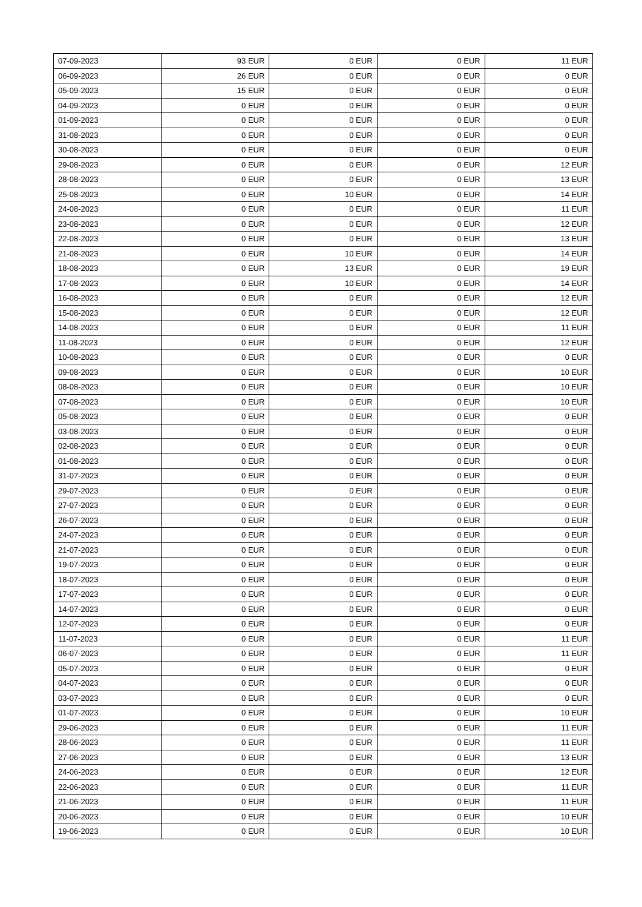| 07-09-2023 | 93 EUR | 0 EUR | 0 EUR | 11 EUR |
| 06-09-2023 | 26 EUR | 0 EUR | 0 EUR | 0 EUR |
| 05-09-2023 | 15 EUR | 0 EUR | 0 EUR | 0 EUR |
| 04-09-2023 | 0 EUR | 0 EUR | 0 EUR | 0 EUR |
| 01-09-2023 | 0 EUR | 0 EUR | 0 EUR | 0 EUR |
| 31-08-2023 | 0 EUR | 0 EUR | 0 EUR | 0 EUR |
| 30-08-2023 | 0 EUR | 0 EUR | 0 EUR | 0 EUR |
| 29-08-2023 | 0 EUR | 0 EUR | 0 EUR | 12 EUR |
| 28-08-2023 | 0 EUR | 0 EUR | 0 EUR | 13 EUR |
| 25-08-2023 | 0 EUR | 10 EUR | 0 EUR | 14 EUR |
| 24-08-2023 | 0 EUR | 0 EUR | 0 EUR | 11 EUR |
| 23-08-2023 | 0 EUR | 0 EUR | 0 EUR | 12 EUR |
| 22-08-2023 | 0 EUR | 0 EUR | 0 EUR | 13 EUR |
| 21-08-2023 | 0 EUR | 10 EUR | 0 EUR | 14 EUR |
| 18-08-2023 | 0 EUR | 13 EUR | 0 EUR | 19 EUR |
| 17-08-2023 | 0 EUR | 10 EUR | 0 EUR | 14 EUR |
| 16-08-2023 | 0 EUR | 0 EUR | 0 EUR | 12 EUR |
| 15-08-2023 | 0 EUR | 0 EUR | 0 EUR | 12 EUR |
| 14-08-2023 | 0 EUR | 0 EUR | 0 EUR | 11 EUR |
| 11-08-2023 | 0 EUR | 0 EUR | 0 EUR | 12 EUR |
| 10-08-2023 | 0 EUR | 0 EUR | 0 EUR | 0 EUR |
| 09-08-2023 | 0 EUR | 0 EUR | 0 EUR | 10 EUR |
| 08-08-2023 | 0 EUR | 0 EUR | 0 EUR | 10 EUR |
| 07-08-2023 | 0 EUR | 0 EUR | 0 EUR | 10 EUR |
| 05-08-2023 | 0 EUR | 0 EUR | 0 EUR | 0 EUR |
| 03-08-2023 | 0 EUR | 0 EUR | 0 EUR | 0 EUR |
| 02-08-2023 | 0 EUR | 0 EUR | 0 EUR | 0 EUR |
| 01-08-2023 | 0 EUR | 0 EUR | 0 EUR | 0 EUR |
| 31-07-2023 | 0 EUR | 0 EUR | 0 EUR | 0 EUR |
| 29-07-2023 | 0 EUR | 0 EUR | 0 EUR | 0 EUR |
| 27-07-2023 | 0 EUR | 0 EUR | 0 EUR | 0 EUR |
| 26-07-2023 | 0 EUR | 0 EUR | 0 EUR | 0 EUR |
| 24-07-2023 | 0 EUR | 0 EUR | 0 EUR | 0 EUR |
| 21-07-2023 | 0 EUR | 0 EUR | 0 EUR | 0 EUR |
| 19-07-2023 | 0 EUR | 0 EUR | 0 EUR | 0 EUR |
| 18-07-2023 | 0 EUR | 0 EUR | 0 EUR | 0 EUR |
| 17-07-2023 | 0 EUR | 0 EUR | 0 EUR | 0 EUR |
| 14-07-2023 | 0 EUR | 0 EUR | 0 EUR | 0 EUR |
| 12-07-2023 | 0 EUR | 0 EUR | 0 EUR | 0 EUR |
| 11-07-2023 | 0 EUR | 0 EUR | 0 EUR | 11 EUR |
| 06-07-2023 | 0 EUR | 0 EUR | 0 EUR | 11 EUR |
| 05-07-2023 | 0 EUR | 0 EUR | 0 EUR | 0 EUR |
| 04-07-2023 | 0 EUR | 0 EUR | 0 EUR | 0 EUR |
| 03-07-2023 | 0 EUR | 0 EUR | 0 EUR | 0 EUR |
| 01-07-2023 | 0 EUR | 0 EUR | 0 EUR | 10 EUR |
| 29-06-2023 | 0 EUR | 0 EUR | 0 EUR | 11 EUR |
| 28-06-2023 | 0 EUR | 0 EUR | 0 EUR | 11 EUR |
| 27-06-2023 | 0 EUR | 0 EUR | 0 EUR | 13 EUR |
| 24-06-2023 | 0 EUR | 0 EUR | 0 EUR | 12 EUR |
| 22-06-2023 | 0 EUR | 0 EUR | 0 EUR | 11 EUR |
| 21-06-2023 | 0 EUR | 0 EUR | 0 EUR | 11 EUR |
| 20-06-2023 | 0 EUR | 0 EUR | 0 EUR | 10 EUR |
| 19-06-2023 | 0 EUR | 0 EUR | 0 EUR | 10 EUR |